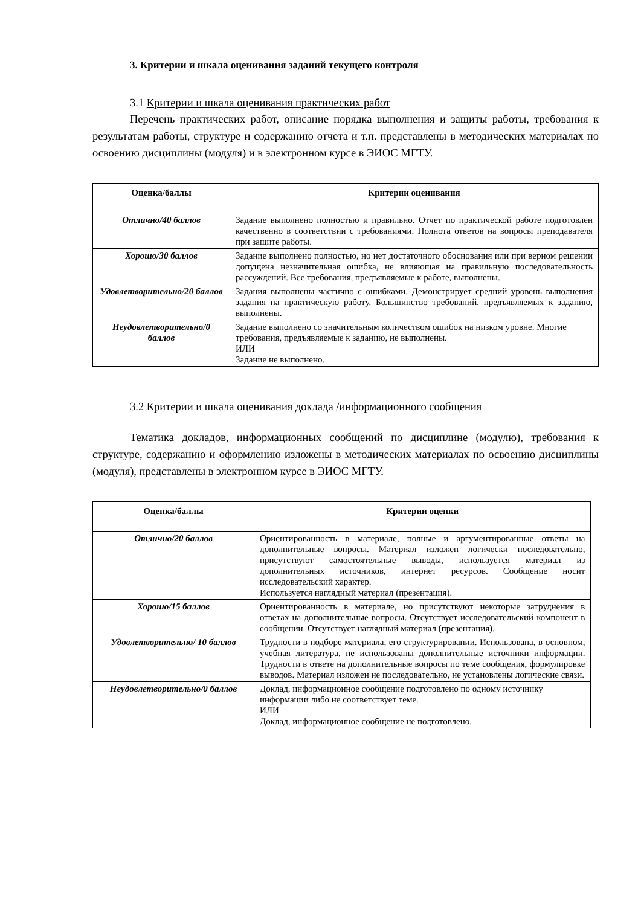3. Критерии и шкала оценивания заданий текущего контроля
3.1 Критерии и шкала оценивания практических работ
Перечень практических работ, описание порядка выполнения и защиты работы, требования к результатам работы, структуре и содержанию отчета и т.п. представлены в методических материалах по освоению дисциплины (модуля) и в электронном курсе в ЭИОС МГТУ.
| Оценка/баллы | Критерии оценивания |
| --- | --- |
| Отлично/40 баллов | Задание выполнено полностью и правильно. Отчет по практической работе подготовлен качественно в соответствии с требованиями. Полнота ответов на вопросы преподавателя при защите работы. |
| Хорошо/30 баллов | Задание выполнено полностью, но нет достаточного обоснования или при верном решении допущена незначительная ошибка, не влияющая на правильную последовательность рассуждений. Все требования, предъявляемые к работе, выполнены. |
| Удовлетворительно/20 баллов | Задания выполнены частично с ошибками. Демонстрирует средний уровень выполнения задания на практическую работу. Большинство требований, предъявляемых к заданию, выполнены. |
| Неудовлетворительно/0 баллов | Задание выполнено со значительным количеством ошибок на низком уровне. Многие требования, предъявляемые к заданию, не выполнены. ИЛИ Задание не выполнено. |
3.2 Критерии и шкала оценивания доклада /информационного сообщения
Тематика докладов, информационных сообщений по дисциплине (модулю), требования к структуре, содержанию и оформлению изложены в методических материалах по освоению дисциплины (модуля), представлены в электронном курсе в ЭИОС МГТУ.
| Оценка/баллы | Критерии оценки |
| --- | --- |
| Отлично/20 баллов | Ориентированность в материале, полные и аргументированные ответы на дополнительные вопросы. Материал изложен логически последовательно, присутствуют самостоятельные выводы, используется материал из дополнительных источников, интернет ресурсов. Сообщение носит исследовательский характер. Используется наглядный материал (презентация). |
| Хорошо/15 баллов | Ориентированность в материале, но присутствуют некоторые затруднения в ответах на дополнительные вопросы. Отсутствует исследовательский компонент в сообщении. Отсутствует наглядный материал (презентация). |
| Удовлетворительно/ 10 баллов | Трудности в подборе материала, его структурировании. Использована, в основном, учебная литература, не использованы дополнительные источники информации. Трудности в ответе на дополнительные вопросы по теме сообщения, формулировке выводов. Материал изложен не последовательно, не установлены логические связи. |
| Неудовлетворительно/0 баллов | Доклад, информационное сообщение подготовлено по одному источнику информации либо не соответствует теме. ИЛИ Доклад, информационное сообщение не подготовлено. |